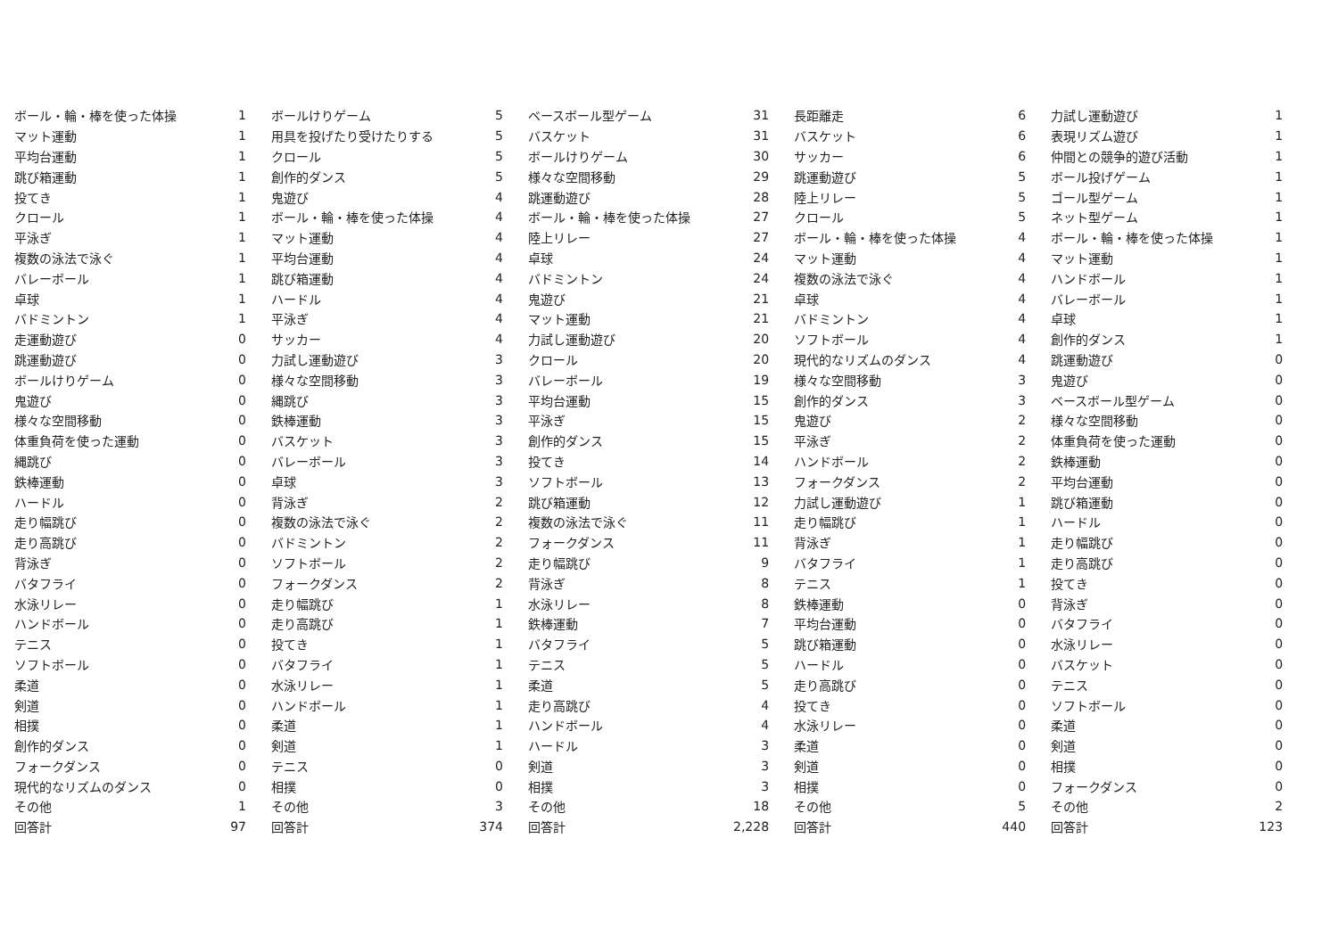| ボール・輪・棒を使った体操 | 1 | ボールけりゲーム | 5 | ベースボール型ゲーム | 31 | 長距離走 | 6 | 力試し運動遊び | 1 |
| マット運動 | 1 | 用具を投げたり受けたりする | 5 | バスケット | 31 | バスケット | 6 | 表現リズム遊び | 1 |
| 平均台運動 | 1 | クロール | 5 | ボールけりゲーム | 30 | サッカー | 6 | 仲間との競争的遊び活動 | 1 |
| 跳び箱運動 | 1 | 創作的ダンス | 5 | 様々な空間移動 | 29 | 跳運動遊び | 5 | ボール投げゲーム | 1 |
| 投てき | 1 | 鬼遊び | 4 | 跳運動遊び | 28 | 陸上リレー | 5 | ゴール型ゲーム | 1 |
| クロール | 1 | ボール・輪・棒を使った体操 | 4 | ボール・輪・棒を使った体操 | 27 | クロール | 5 | ネット型ゲーム | 1 |
| 平泳ぎ | 1 | マット運動 | 4 | 陸上リレー | 27 | ボール・輪・棒を使った体操 | 4 | ボール・輪・棒を使った体操 | 1 |
| 複数の泳法で泳ぐ | 1 | 平均台運動 | 4 | 卓球 | 24 | マット運動 | 4 | マット運動 | 1 |
| バレーボール | 1 | 跳び箱運動 | 4 | バドミントン | 24 | 複数の泳法で泳ぐ | 4 | ハンドボール | 1 |
| 卓球 | 1 | ハードル | 4 | 鬼遊び | 21 | 卓球 | 4 | バレーボール | 1 |
| バドミントン | 1 | 平泳ぎ | 4 | マット運動 | 21 | バドミントン | 4 | 卓球 | 1 |
| 走運動遊び | 0 | サッカー | 4 | 力試し運動遊び | 20 | ソフトボール | 4 | 創作的ダンス | 1 |
| 跳運動遊び | 0 | 力試し運動遊び | 3 | クロール | 20 | 現代的なリズムのダンス | 4 | 跳運動遊び | 0 |
| ボールけりゲーム | 0 | 様々な空間移動 | 3 | バレーボール | 19 | 様々な空間移動 | 3 | 鬼遊び | 0 |
| 鬼遊び | 0 | 縄跳び | 3 | 平均台運動 | 15 | 創作的ダンス | 3 | ベースボール型ゲーム | 0 |
| 様々な空間移動 | 0 | 鉄棒運動 | 3 | 平泳ぎ | 15 | 鬼遊び | 2 | 様々な空間移動 | 0 |
| 体重負荷を使った運動 | 0 | バスケット | 3 | 創作的ダンス | 15 | 平泳ぎ | 2 | 体重負荷を使った運動 | 0 |
| 縄跳び | 0 | バレーボール | 3 | 投てき | 14 | ハンドボール | 2 | 鉄棒運動 | 0 |
| 鉄棒運動 | 0 | 卓球 | 3 | ソフトボール | 13 | フォークダンス | 2 | 平均台運動 | 0 |
| ハードル | 0 | 背泳ぎ | 2 | 跳び箱運動 | 12 | 力試し運動遊び | 1 | 跳び箱運動 | 0 |
| 走り幅跳び | 0 | 複数の泳法で泳ぐ | 2 | 複数の泳法で泳ぐ | 11 | 走り幅跳び | 1 | ハードル | 0 |
| 走り高跳び | 0 | バドミントン | 2 | フォークダンス | 11 | 背泳ぎ | 1 | 走り幅跳び | 0 |
| 背泳ぎ | 0 | ソフトボール | 2 | 走り幅跳び | 9 | バタフライ | 1 | 走り高跳び | 0 |
| バタフライ | 0 | フォークダンス | 2 | 背泳ぎ | 8 | テニス | 1 | 投てき | 0 |
| 水泳リレー | 0 | 走り幅跳び | 1 | 水泳リレー | 8 | 鉄棒運動 | 0 | 背泳ぎ | 0 |
| ハンドボール | 0 | 走り高跳び | 1 | 鉄棒運動 | 7 | 平均台運動 | 0 | バタフライ | 0 |
| テニス | 0 | 投てき | 1 | バタフライ | 5 | 跳び箱運動 | 0 | 水泳リレー | 0 |
| ソフトボール | 0 | バタフライ | 1 | テニス | 5 | ハードル | 0 | バスケット | 0 |
| 柔道 | 0 | 水泳リレー | 1 | 柔道 | 5 | 走り高跳び | 0 | テニス | 0 |
| 剣道 | 0 | ハンドボール | 1 | 走り高跳び | 4 | 投てき | 0 | ソフトボール | 0 |
| 相撲 | 0 | 柔道 | 1 | ハンドボール | 4 | 水泳リレー | 0 | 柔道 | 0 |
| 創作的ダンス | 0 | 剣道 | 1 | ハードル | 3 | 柔道 | 0 | 剣道 | 0 |
| フォークダンス | 0 | テニス | 0 | 剣道 | 3 | 剣道 | 0 | 相撲 | 0 |
| 現代的なリズムのダンス | 0 | 相撲 | 0 | 相撲 | 3 | 相撲 | 0 | フォークダンス | 0 |
| その他 | 1 | その他 | 3 | その他 | 18 | その他 | 5 | その他 | 2 |
| 回答計 | 97 | 回答計 | 374 | 回答計 | 2,228 | 回答計 | 440 | 回答計 | 123 |